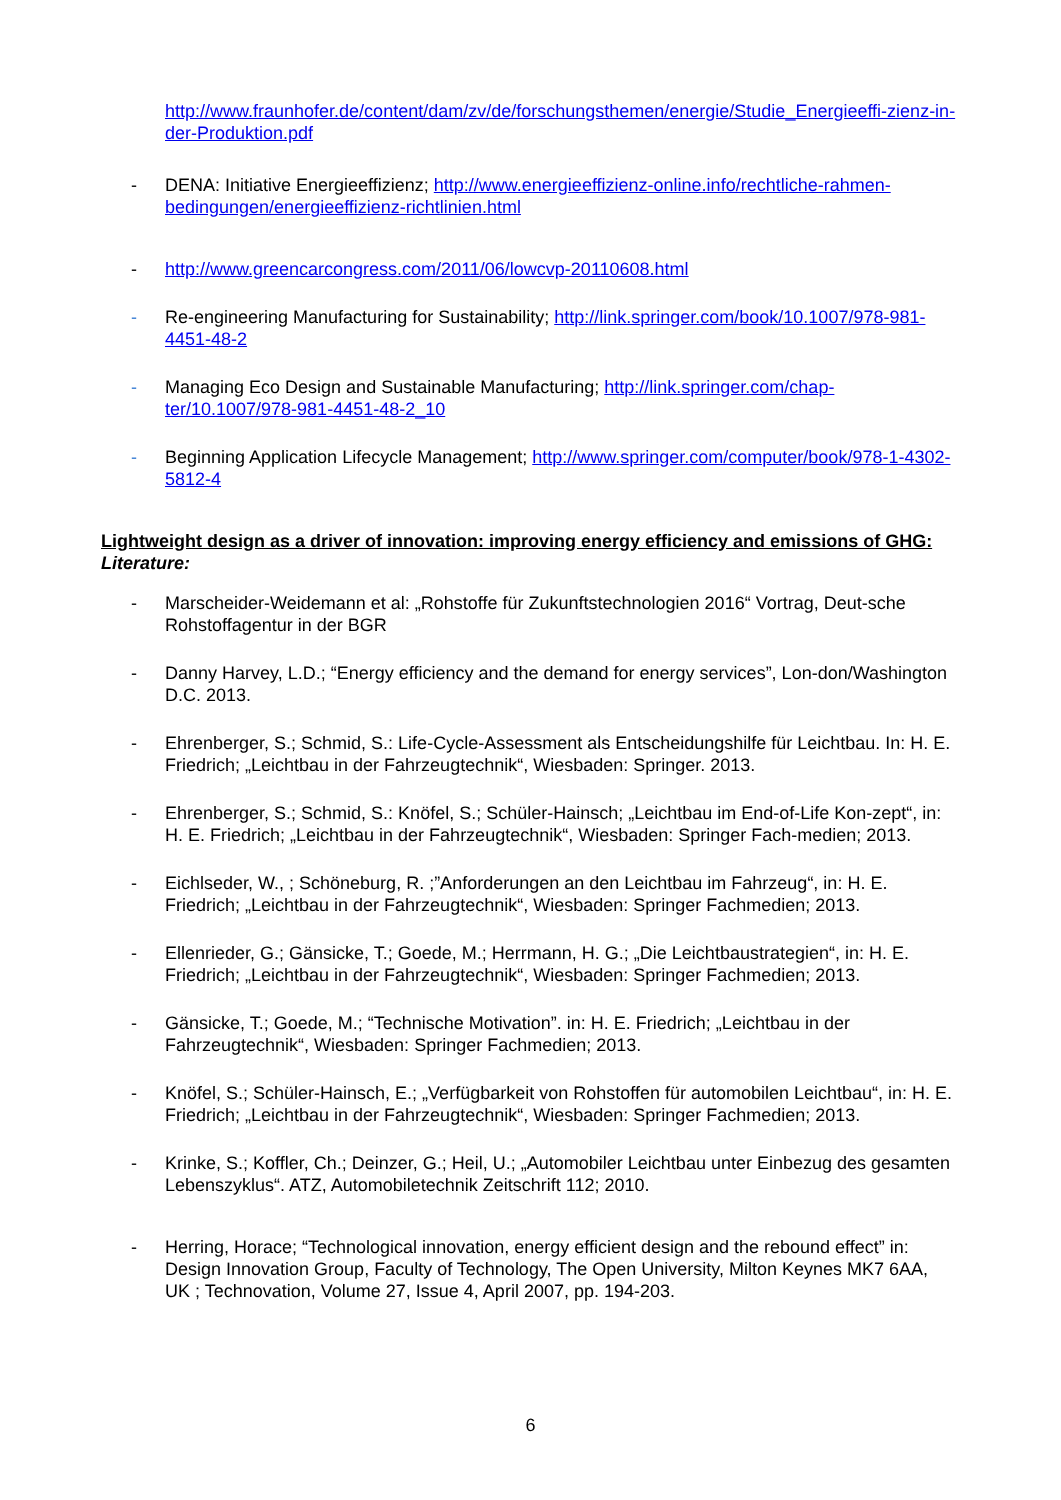http://www.fraunhofer.de/content/dam/zv/de/forschungsthemen/energie/Studie_Energieeffi-zienz-in-der-Produktion.pdf
- DENA: Initiative Energieeffizienz; http://www.energieeffizienz-online.info/rechtliche-rahmen-bedingungen/energieeffizienz-richtlinien.html
- http://www.greencarcongress.com/2011/06/lowcvp-20110608.html
- Re-engineering Manufacturing for Sustainability; http://link.springer.com/book/10.1007/978-981-4451-48-2
- Managing Eco Design and Sustainable Manufacturing; http://link.springer.com/chap-ter/10.1007/978-981-4451-48-2_10
- Beginning Application Lifecycle Management; http://www.springer.com/computer/book/978-1-4302-5812-4
Lightweight design as a driver of innovation: improving energy efficiency and emissions of GHG:
Literature:
- Marscheider-Weidemann et al: „Rohstoffe für Zukunftstechnologien 2016“ Vortrag, Deut-sche Rohstoffagentur in der BGR
- Danny Harvey, L.D.; “Energy efficiency and the demand for energy services”, Lon-don/Washington D.C. 2013.
- Ehrenberger, S.; Schmid, S.: Life-Cycle-Assessment als Entscheidungshilfe für Leichtbau. In: H. E. Friedrich; „Leichtbau in der Fahrzeugtechnik“, Wiesbaden: Springer. 2013.
- Ehrenberger, S.; Schmid, S.: Knöfel, S.; Schüler-Hainsch; „Leichtbau im End-of-Life Kon-zept“, in: H. E. Friedrich; „Leichtbau in der Fahrzeugtechnik“, Wiesbaden: Springer Fach-medien; 2013.
- Eichlseder, W., ; Schöneburg, R. ;”Anforderungen an den Leichtbau im Fahrzeug“, in: H. E. Friedrich; „Leichtbau in der Fahrzeugtechnik“, Wiesbaden: Springer Fachmedien; 2013.
- Ellenrieder, G.; Gänsicke, T.; Goede, M.; Herrmann, H. G.; „Die Leichtbaustrategien“, in: H. E. Friedrich; „Leichtbau in der Fahrzeugtechnik“, Wiesbaden: Springer Fachmedien; 2013.
- Gänsicke, T.; Goede, M.; “Technische Motivation”. in: H. E. Friedrich; „Leichtbau in der Fahrzeugtechnik“, Wiesbaden: Springer Fachmedien; 2013.
- Knöfel, S.; Schüler-Hainsch, E.; „Verfügbarkeit von Rohstoffen für automobilen Leichtbau“, in: H. E. Friedrich; „Leichtbau in der Fahrzeugtechnik“, Wiesbaden: Springer Fachmedien; 2013.
- Krinke, S.; Koffler, Ch.; Deinzer, G.; Heil, U.; „Automobiler Leichtbau unter Einbezug des gesamten Lebenszyklus“. ATZ, Automobiletechnik Zeitschrift 112; 2010.
- Herring, Horace; “Technological innovation, energy efficient design and the rebound effect” in: Design Innovation Group, Faculty of Technology, The Open University, Milton Keynes MK7 6AA, UK ; Technovation, Volume 27, Issue 4, April 2007, pp. 194-203.
6